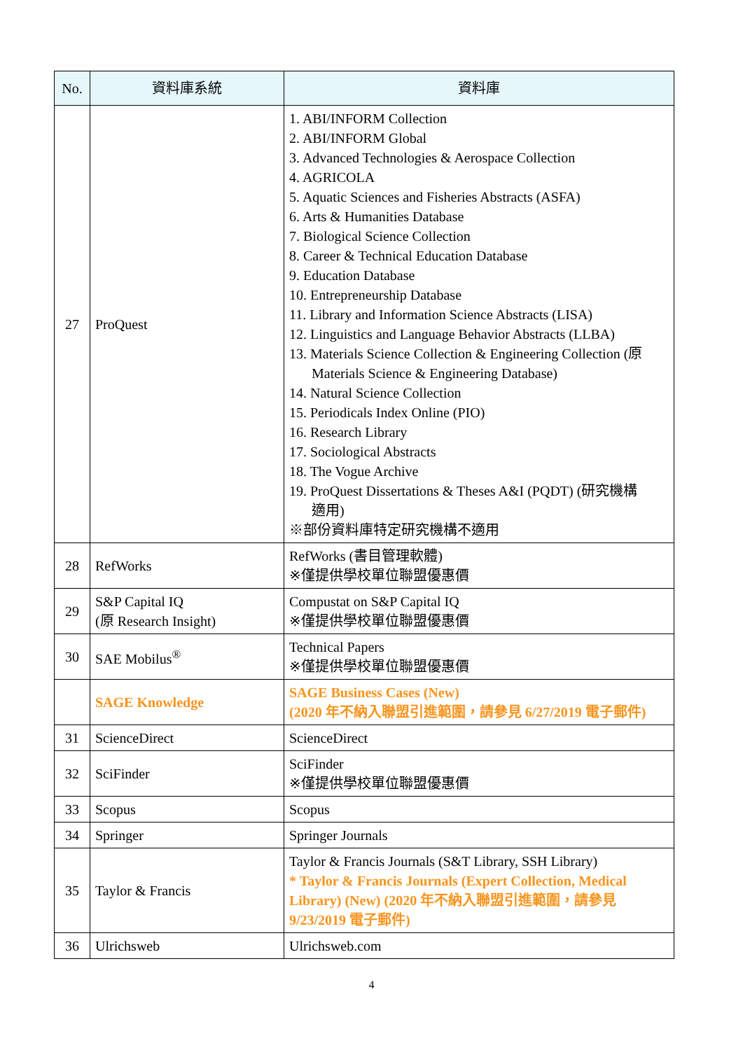| No. | 資料庫系統 | 資料庫 |
| --- | --- | --- |
| 27 | ProQuest | 1. ABI/INFORM Collection 2. ABI/INFORM Global 3. Advanced Technologies & Aerospace Collection 4. AGRICOLA 5. Aquatic Sciences and Fisheries Abstracts (ASFA) 6. Arts & Humanities Database 7. Biological Science Collection 8. Career & Technical Education Database 9. Education Database 10. Entrepreneurship Database 11. Library and Information Science Abstracts (LISA) 12. Linguistics and Language Behavior Abstracts (LLBA) 13. Materials Science Collection & Engineering Collection (原 Materials Science & Engineering Database) 14. Natural Science Collection 15. Periodicals Index Online (PIO) 16. Research Library 17. Sociological Abstracts 18. The Vogue Archive 19. ProQuest Dissertations & Theses A&I (PQDT) (研究機構 適用) ※部份資料庫特定研究機構不適用 |
| 28 | RefWorks | RefWorks (書目管理軟體) ※僅提供學校單位聯盟優惠價 |
| 29 | S&P Capital IQ (原 Research Insight) | Compustat on S&P Capital IQ ※僅提供學校單位聯盟優惠價 |
| 30 | SAE Mobilus<sup>®</sup> | Technical Papers ※僅提供學校單位聯盟優惠價 |
| | SAGE Knowledge | SAGE Business Cases (New) (2020 年不納入聯盟引進範圍，請參見 6/27/2019 電子郵件) |
| 31 | ScienceDirect | ScienceDirect |
| 32 | SciFinder | SciFinder ※僅提供學校單位聯盟優惠價 |
| 33 | Scopus | Scopus |
| 34 | Springer | Springer Journals |
| 35 | Taylor & Francis | Taylor & Francis Journals (S&T Library, SSH Library) * Taylor & Francis Journals (Expert Collection, Medical Library) (New) (2020 年不納入聯盟引進範圍，請參見 9/23/2019 電子郵件) |
| 36 | Ulrichsweb | Ulrichsweb.com |
4